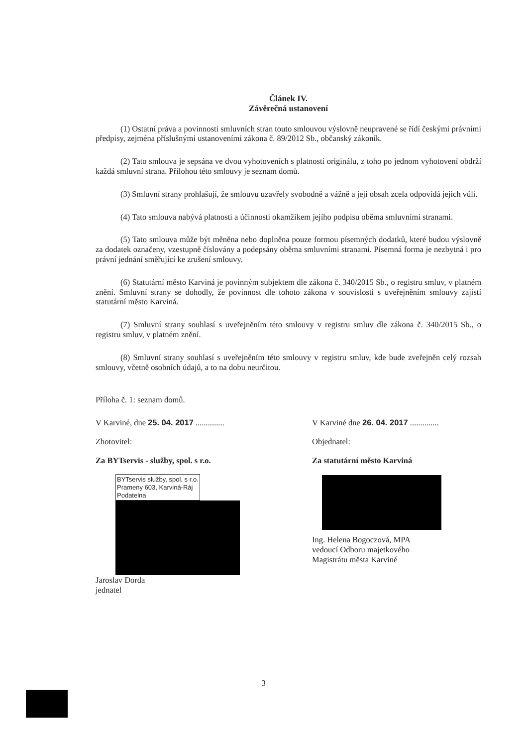Článek IV.
Závěrečná ustanovení
(1) Ostatní práva a povinnosti smluvních stran touto smlouvou výslovně neupravené se řídí českými právními předpisy, zejména příslušnými ustanoveními zákona č. 89/2012 Sb., občanský zákoník.
(2) Tato smlouva je sepsána ve dvou vyhotoveních s platností originálu, z toho po jednom vyhotovení obdrží každá smluvní strana. Přílohou této smlouvy je seznam domů.
(3) Smluvní strany prohlašují, že smlouvu uzavřely svobodně a vážně a její obsah zcela odpovídá jejich vůli.
(4) Tato smlouva nabývá platnosti a účinnosti okamžikem jejího podpisu oběma smluvními stranami.
(5) Tato smlouva může být měněna nebo doplněna pouze formou písemných dodatků, které budou výslovně za dodatek označeny, vzestupně číslovány a podepsány oběma smluvními stranami. Písemná forma je nezbytná i pro právní jednání směřující ke zrušení smlouvy.
(6) Statutární město Karviná je povinným subjektem dle zákona č. 340/2015 Sb., o registru smluv, v platném znění. Smluvní strany se dohodly, že povinnost dle tohoto zákona v souvislosti s uveřejněním smlouvy zajistí statutární město Karviná.
(7) Smluvní strany souhlasí s uveřejněním této smlouvy v registru smluv dle zákona č. 340/2015 Sb., o registru smluv, v platném znění.
(8) Smluvní strany souhlasí s uveřejněním této smlouvy v registru smluv, kde bude zveřejněn celý rozsah smlouvy, včetně osobních údajů, a to na dobu neurčitou.
Příloha č. 1: seznam domů.
V Karviné, dne 25. 04. 2017 ..............
Zhotovitel:
Za BYTservis - služby, spol. s r.o.
BYTservis služby, spol. s r.o.
Prameny 603, Karviná-Ráj
Podatelna
Jaroslav Dorda
jednatel
V Karviné dne 26. 04. 2017 ..............
Objednatel:
Za statutární město Karviná
Ing. Helena Bogoczová, MPA
vedoucí Odboru majetkového
Magistrátu města Karviné
3